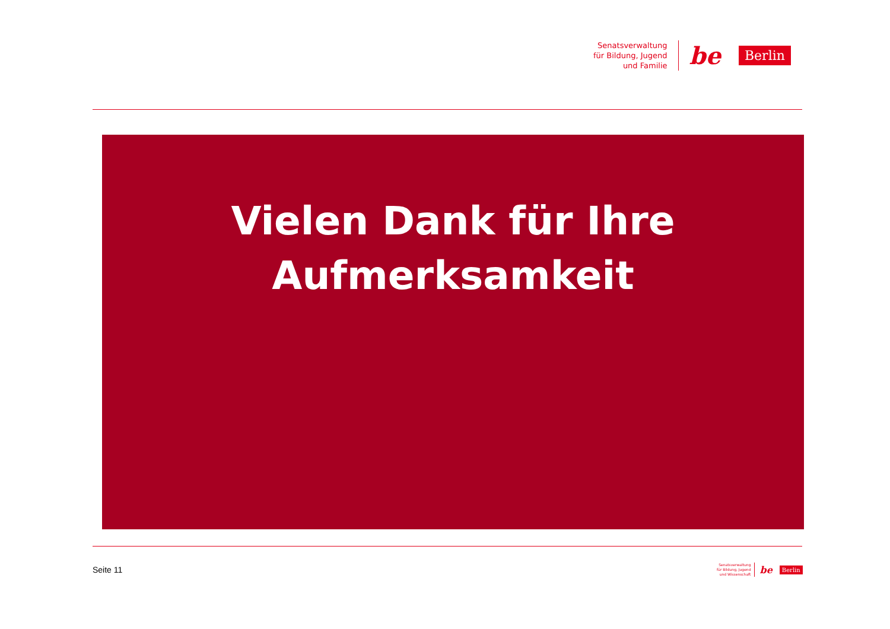Senatsverwaltung
für Bildung, Jugend
und Familie
be Berlin
Vielen Dank für Ihre
Aufmerksamkeit
Seite 11
Senatsverwaltung
für Bildung, Jugend
und Wissenschaft
be Berlin